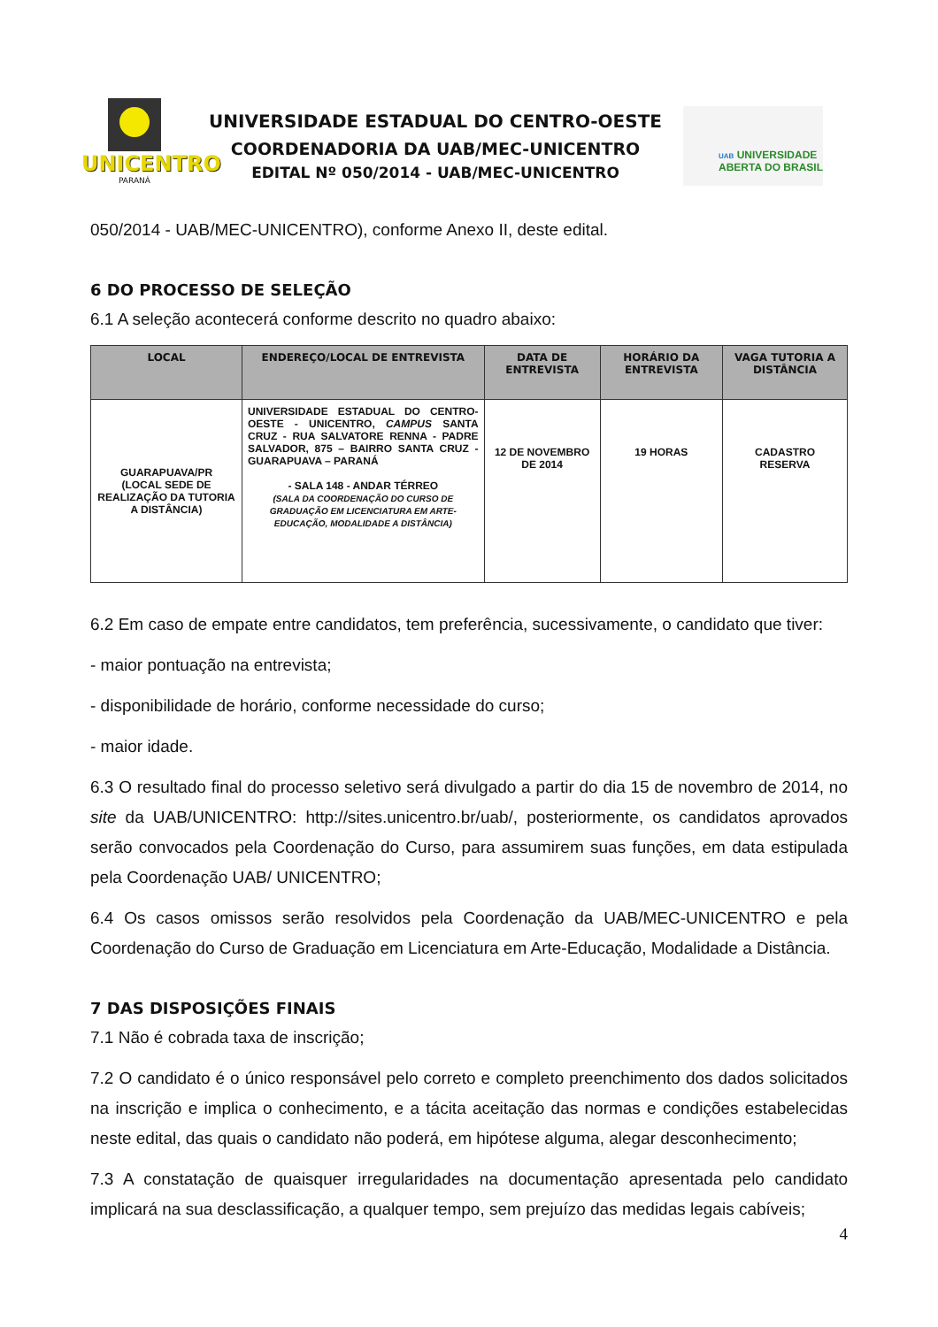UNICENTRO
PARANÁ
UNIVERSIDADE ESTADUAL DO CENTRO-OESTE
COORDENADORIA DA UAB/MEC-UNICENTRO
EDITAL Nº 050/2014 - UAB/MEC-UNICENTRO
UAB UNIVERSIDADE
ABERTA DO BRASIL
050/2014 - UAB/MEC-UNICENTRO), conforme Anexo II, deste edital.
6 DO PROCESSO DE SELEÇÃO
6.1 A seleção acontecerá conforme descrito no quadro abaixo:
| LOCAL | ENDEREÇO/LOCAL DE ENTREVISTA | DATA DE ENTREVISTA | HORÁRIO DA ENTREVISTA | VAGA TUTORIA A DISTÂNCIA |
| --- | --- | --- | --- | --- |
| GUARAPUAVA/PR (LOCAL SEDE DE REALIZAÇÃO DA TUTORIA A DISTÂNCIA) | UNIVERSIDADE ESTADUAL DO CENTRO-OESTE - UNICENTRO, CAMPUS SANTA CRUZ - RUA SALVATORE RENNA - PADRE SALVADOR, 875 – BAIRRO SANTA CRUZ - GUARAPUAVA – PARANÁ - SALA 148 - ANDAR TÉRREO (SALA DA COORDENAÇÃO DO CURSO DE GRADUAÇÃO EM LICENCIATURA EM ARTE-EDUCAÇÃO, MODALIDADE A DISTÂNCIA) | 12 DE NOVEMBRO DE 2014 | 19 HORAS | CADASTRO RESERVA |
6.2 Em caso de empate entre candidatos, tem preferência, sucessivamente, o candidato que tiver:
- maior pontuação na entrevista;
- disponibilidade de horário, conforme necessidade do curso;
- maior idade.
6.3 O resultado final do processo seletivo será divulgado a partir do dia 15 de novembro de 2014, no site da UAB/UNICENTRO: http://sites.unicentro.br/uab/, posteriormente, os candidatos aprovados serão convocados pela Coordenação do Curso, para assumirem suas funções, em data estipulada pela Coordenação UAB/ UNICENTRO;
6.4 Os casos omissos serão resolvidos pela Coordenação da UAB/MEC-UNICENTRO e pela Coordenação do Curso de Graduação em Licenciatura em Arte-Educação, Modalidade a Distância.
7 DAS DISPOSIÇÕES FINAIS
7.1 Não é cobrada taxa de inscrição;
7.2 O candidato é o único responsável pelo correto e completo preenchimento dos dados solicitados na inscrição e implica o conhecimento, e a tácita aceitação das normas e condições estabelecidas neste edital, das quais o candidato não poderá, em hipótese alguma, alegar desconhecimento;
7.3 A constatação de quaisquer irregularidades na documentação apresentada pelo candidato implicará na sua desclassificação, a qualquer tempo, sem prejuízo das medidas legais cabíveis;
4